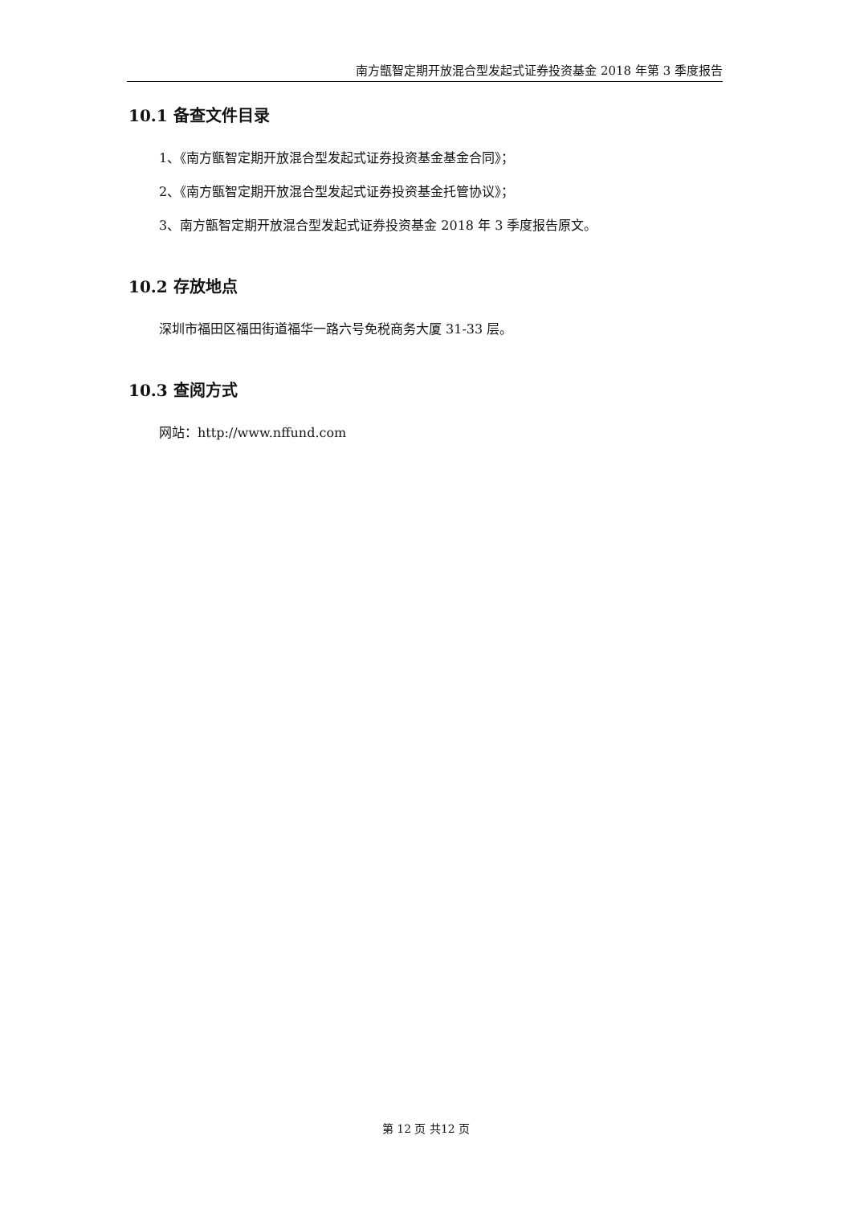南方甑智定期开放混合型发起式证券投资基金 2018 年第 3 季度报告
10.1 备查文件目录
1、《南方甑智定期开放混合型发起式证券投资基金基金合同》；
2、《南方甑智定期开放混合型发起式证券投资基金托管协议》；
3、南方甑智定期开放混合型发起式证券投资基金 2018 年 3 季度报告原文。
10.2 存放地点
深圳市福田区福田街道福华一路六号免税商务大厦 31-33 层。
10.3 查阅方式
网站：http://www.nffund.com
第 12 页 共12 页